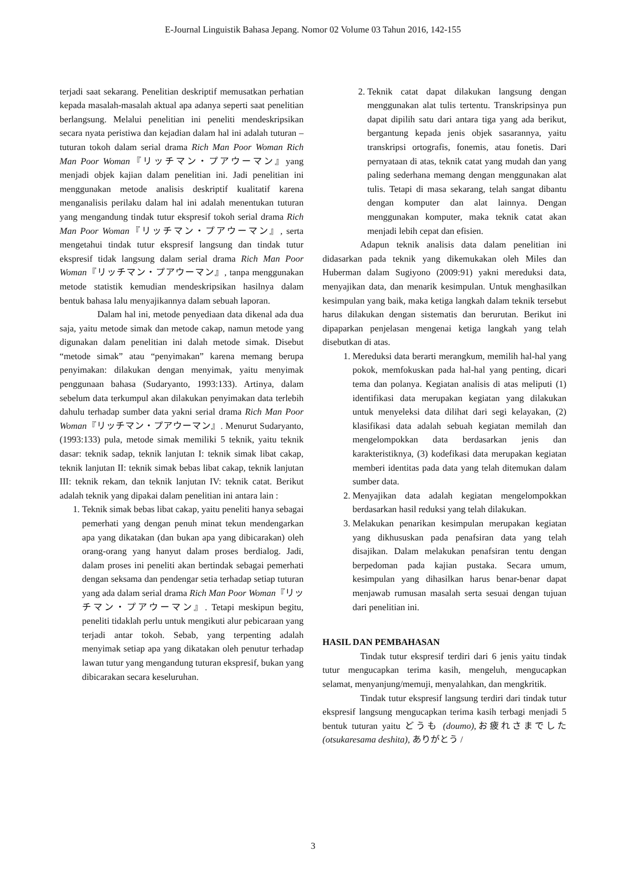E-Journal Linguistik Bahasa Jepang. Nomor 02 Volume 03 Tahun 2016, 142-155
terjadi saat sekarang. Penelitian deskriptif memusatkan perhatian kepada masalah-masalah aktual apa adanya seperti saat penelitian berlangsung. Melalui penelitian ini peneliti mendeskripsikan secara nyata peristiwa dan kejadian dalam hal ini adalah tuturan –tuturan tokoh dalam serial drama Rich Man Poor Woman Rich Man Poor Woman『リッチマン・プアウーマン』yang menjadi objek kajian dalam penelitian ini. Jadi penelitian ini menggunakan metode analisis deskriptif kualitatif karena menganalisis perilaku dalam hal ini adalah menentukan tuturan yang mengandung tindak tutur ekspresif tokoh serial drama Rich Man Poor Woman『リッチマン・プアウーマン』, serta mengetahui tindak tutur ekspresif langsung dan tindak tutur ekspresif tidak langsung dalam serial drama Rich Man Poor Woman『リッチマン・プアウーマン』, tanpa menggunakan metode statistik kemudian mendeskripsikan hasilnya dalam bentuk bahasa lalu menyajikannya dalam sebuah laporan.
Dalam hal ini, metode penyediaan data dikenal ada dua saja, yaitu metode simak dan metode cakap, namun metode yang digunakan dalam penelitian ini dalah metode simak. Disebut “metode simak” atau “penyimakan” karena memang berupa penyimakan: dilakukan dengan menyimak, yaitu menyimak penggunaan bahasa (Sudaryanto, 1993:133). Artinya, dalam sebelum data terkumpul akan dilakukan penyimakan data terlebih dahulu terhadap sumber data yakni serial drama Rich Man Poor Woman『リッチマン・プアウーマン』. Menurut Sudaryanto, (1993:133) pula, metode simak memiliki 5 teknik, yaitu teknik dasar: teknik sadap, teknik lanjutan I: teknik simak libat cakap, teknik lanjutan II: teknik simak bebas libat cakap, teknik lanjutan III: teknik rekam, dan teknik lanjutan IV: teknik catat. Berikut adalah teknik yang dipakai dalam penelitian ini antara lain :
1. Teknik simak bebas libat cakap, yaitu peneliti hanya sebagai pemerhati yang dengan penuh minat tekun mendengarkan apa yang dikatakan (dan bukan apa yang dibicarakan) oleh orang-orang yang hanyut dalam proses berdialog. Jadi, dalam proses ini peneliti akan bertindak sebagai pemerhati dengan seksama dan pendengar setia terhadap setiap tuturan yang ada dalam serial drama Rich Man Poor Woman『リッチマン・プアウーマン』. Tetapi meskipun begitu, peneliti tidaklah perlu untuk mengikuti alur pebicaraan yang terjadi antar tokoh. Sebab, yang terpenting adalah menyimak setiap apa yang dikatakan oleh penutur terhadap lawan tutur yang mengandung tuturan ekspresif, bukan yang dibicarakan secara keseluruhan.
2. Teknik catat dapat dilakukan langsung dengan menggunakan alat tulis tertentu. Transkripsinya pun dapat dipilih satu dari antara tiga yang ada berikut, bergantung kepada jenis objek sasarannya, yaitu transkripsi ortografis, fonemis, atau fonetis. Dari pernyataan di atas, teknik catat yang mudah dan yang paling sederhana memang dengan menggunakan alat tulis. Tetapi di masa sekarang, telah sangat dibantu dengan komputer dan alat lainnya. Dengan menggunakan komputer, maka teknik catat akan menjadi lebih cepat dan efisien.
Adapun teknik analisis data dalam penelitian ini didasarkan pada teknik yang dikemukakan oleh Miles dan Huberman dalam Sugiyono (2009:91) yakni mereduksi data, menyajikan data, dan menarik kesimpulan. Untuk menghasilkan kesimpulan yang baik, maka ketiga langkah dalam teknik tersebut harus dilakukan dengan sistematis dan berurutan. Berikut ini dipaparkan penjelasan mengenai ketiga langkah yang telah disebutkan di atas.
1. Mereduksi data berarti merangkum, memilih hal-hal yang pokok, memfokuskan pada hal-hal yang penting, dicari tema dan polanya. Kegiatan analisis di atas meliputi (1) identifikasi data merupakan kegiatan yang dilakukan untuk menyeleksi data dilihat dari segi kelayakan, (2) klasifikasi data adalah sebuah kegiatan memilah dan mengelompokkan data berdasarkan jenis dan karakteristiknya, (3) kodefikasi data merupakan kegiatan memberi identitas pada data yang telah ditemukan dalam sumber data.
2. Menyajikan data adalah kegiatan mengelompokkan berdasarkan hasil reduksi yang telah dilakukan.
3. Melakukan penarikan kesimpulan merupakan kegiatan yang dikhususkan pada penafsiran data yang telah disajikan. Dalam melakukan penafsiran tentu dengan berpedoman pada kajian pustaka. Secara umum, kesimpulan yang dihasilkan harus benar-benar dapat menjawab rumusan masalah serta sesuai dengan tujuan dari penelitian ini.
HASIL DAN PEMBAHASAN
Tindak tutur ekspresif terdiri dari 6 jenis yaitu tindak tutur mengucapkan terima kasih, mengeluh, mengucapkan selamat, menyanjung/memuji, menyalahkan, dan mengkritik.
Tindak tutur ekspresif langsung terdiri dari tindak tutur ekspresif langsung mengucapkan terima kasih terbagi menjadi 5 bentuk tuturan yaitu どうも (doumo),お疲れさまでした (otsukaresama deshita), ありがとう /
3